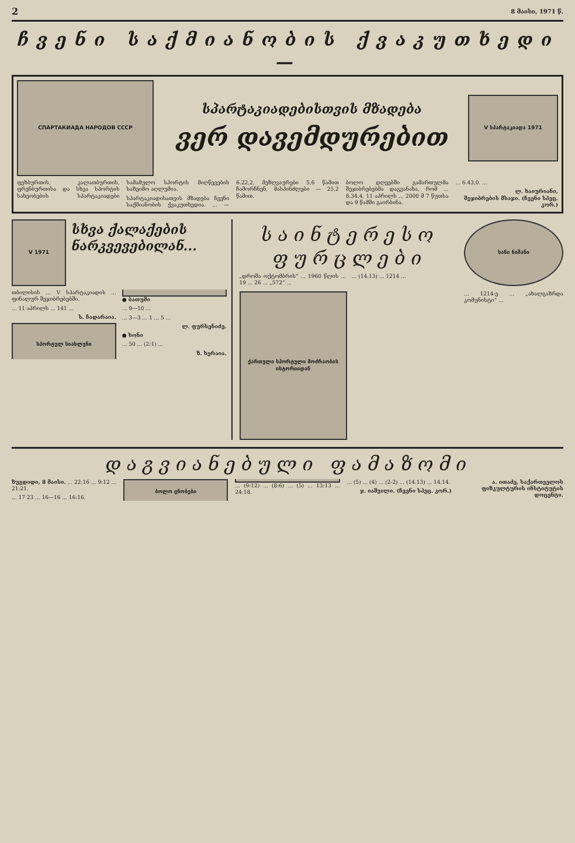2 8 მაისი, 1971 წ.
ჩვენი საქმიანობის ქვაკუთხედი —
СПАРТАКИАДА НАРОДОВ СССР
სპარტაკიადებისთვის მზადება
ვერ დავემდურებით
V სპარტაკიადა 1971
ფეხბურთის, კალათბურთის, ფრენბურთისა და სხვა სპორტის სახეობების სპარტაკიადები სამამულო სპორტის მიღწევების საზეიმო აღლუმია.
სპარტაკიადისათვის მზადება ჩვენი საქმიანობის ქვაკუთხედია. ... — 6.22,2, მეზღვაურები 5,6 წამით ჩამორჩნენ, მასპინძლები — 25,2 წამით.
ბოლო დღეებში გამართულმა შეჯიბრებებმა დაგვანახა, რომ ... 8.34,4. 11 აპრილს ... 2000 მ 7 წუთსა და 9 წამში გაირბინა.
... 6.43,0. ...
ლ. ხაიურიანი,
შეჯიბრების მსაჯი. (ჩვენი სპეც. კორ.)
V 1971
სხვა ქალაქების ნარკვევებილან...
თბილისის ... V სპარტაკიადის ... ფინალურ შეჯიბრებებში.
... 11 აპრილს ... 141 ...
ს. ჩადარაია.
სპორტულ სიახლენი
● ბათუმი
... 9—10 ...
... 3—3 ... 1 ... 5 ...
ლ. ფურსენიძე.
● ხონი
... 50 ... (2:1) ...
ზ. ხერაია.
საინტერესო ფურცლები
„დროშა ოქტომბრის“ ... 1960 წლის ... 19 ... 26 ... „572“ ...
... (14.13) ... 1214 ...
ქართული სპორტული მოძრაობის ისტორიიდან
ხანი ნიშანი
... 1214-ე ... „ახალგაზრდა კომუნისტი“ ...
დაგვიანებული ფამაზომი
ზუგდიდი, 8 მაისი. ... 22:16 ... 9:12 ... 21:21.
... 17 23 ... 16—16 ... 16:16.
ბოლო ცნობები
... (9:12) ... (8:6) ... (5) ... 13:13 ... 24:18.
... (5) ... (4) ... (2-2) ... (14.13) ... 14.14.
ჯ. იაშვილი. (ჩვენი სპეც. კორ.)
ა. ითაძე, საქართველოს ფიზკულტურის ინსტიტუტის დოცენტი.